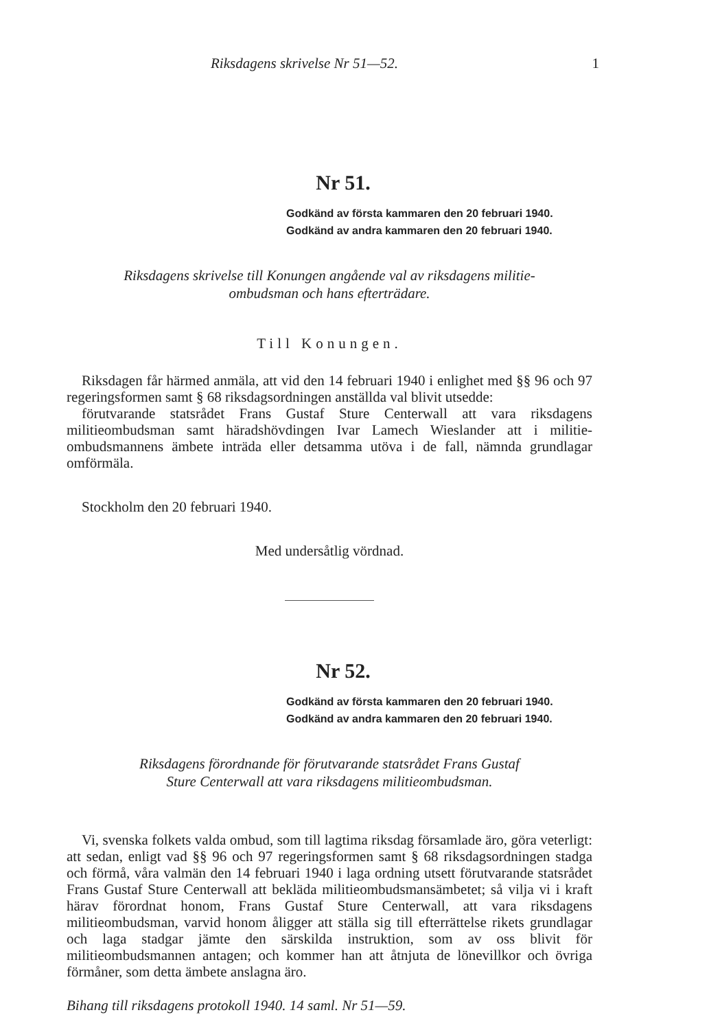Riksdagens skrivelse Nr 51—52. 1
Nr 51.
Godkänd av första kammaren den 20 februari 1940.
Godkänd av andra kammaren den 20 februari 1940.
Riksdagens skrivelse till Konungen angående val av riksdagens militie-
ombudsman och hans efterträdare.
Till Konungen.
Riksdagen får härmed anmäla, att vid den 14 februari 1940 i enlighet med §§ 96 och 97 regeringsformen samt § 68 riksdagsordningen anställda val blivit utsedde:
förutvarande statsrådet Frans Gustaf Sture Centerwall att vara riksdagens militieombudsman samt häradshövdingen Ivar Lamech Wieslander att i militie-ombudsmannens ämbete inträda eller detsamma utöva i de fall, nämnda grundlagar omförmäla.
Stockholm den 20 februari 1940.
Med undersåtlig vördnad.
Nr 52.
Godkänd av första kammaren den 20 februari 1940.
Godkänd av andra kammaren den 20 februari 1940.
Riksdagens förordnande för förutvarande statsrådet Frans Gustaf
Sture Centerwall att vara riksdagens militieombudsman.
Vi, svenska folkets valda ombud, som till lagtima riksdag församlade äro, göra veterligt: att sedan, enligt vad §§ 96 och 97 regeringsformen samt § 68 riksdagsordningen stadga och förmå, våra valmän den 14 februari 1940 i laga ordning utsett förutvarande statsrådet Frans Gustaf Sture Centerwall att bekläda militieombudsmansämbetet; så vilja vi i kraft härav förordnat honom, Frans Gustaf Sture Centerwall, att vara riksdagens militieombudsman, varvid honom åligger att ställa sig till efterrättelse rikets grundlagar och laga stadgar jämte den särskilda instruktion, som av oss blivit för militieombudsmannen antagen; och kommer han att åtnjuta de lönevillkor och övriga förmåner, som detta ämbete anslagna äro.
Bihang till riksdagens protokoll 1940. 14 saml. Nr 51—59.